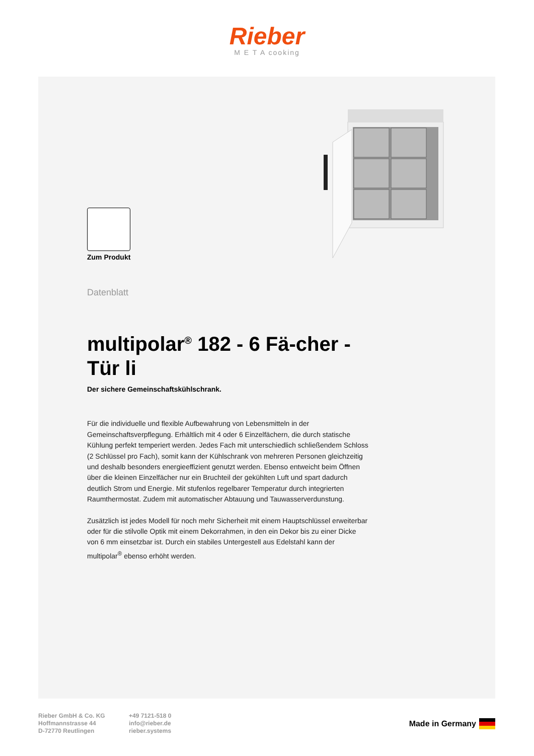Rieber
M E T A cooking
Zum Produkt
Datenblatt
multipolar<sup>®</sup> 182 - 6 Fä-cher - Tür li
Der sichere Gemeinschaftskühlschrank.
Für die individuelle und flexible Aufbewahrung von Lebensmitteln in der Gemeinschaftsverpflegung. Erhältlich mit 4 oder 6 Einzelfächern, die durch statische Kühlung perfekt temperiert werden. Jedes Fach mit unterschiedlich schließendem Schloss (2 Schlüssel pro Fach), somit kann der Kühlschrank von mehreren Personen gleichzeitig und deshalb besonders energieeffizient genutzt werden. Ebenso entweicht beim Öffnen über die kleinen Einzelfächer nur ein Bruchteil der gekühlten Luft und spart dadurch deutlich Strom und Energie. Mit stufenlos regelbarer Temperatur durch integrierten Raumthermostat. Zudem mit automatischer Abtauung und Tauwasserverdunstung.
Zusätzlich ist jedes Modell für noch mehr Sicherheit mit einem Hauptschlüssel erweiterbar oder für die stilvolle Optik mit einem Dekorrahmen, in den ein Dekor bis zu einer Dicke von 6 mm einsetzbar ist. Durch ein stabiles Untergestell aus Edelstahl kann der multipolar<sup>®</sup> ebenso erhöht werden.
Rieber GmbH & Co. KG
Hoffmannstrasse 44
D-72770 Reutlingen
+49 7121-518 0
info@rieber.de
rieber.systems
Made in Germany